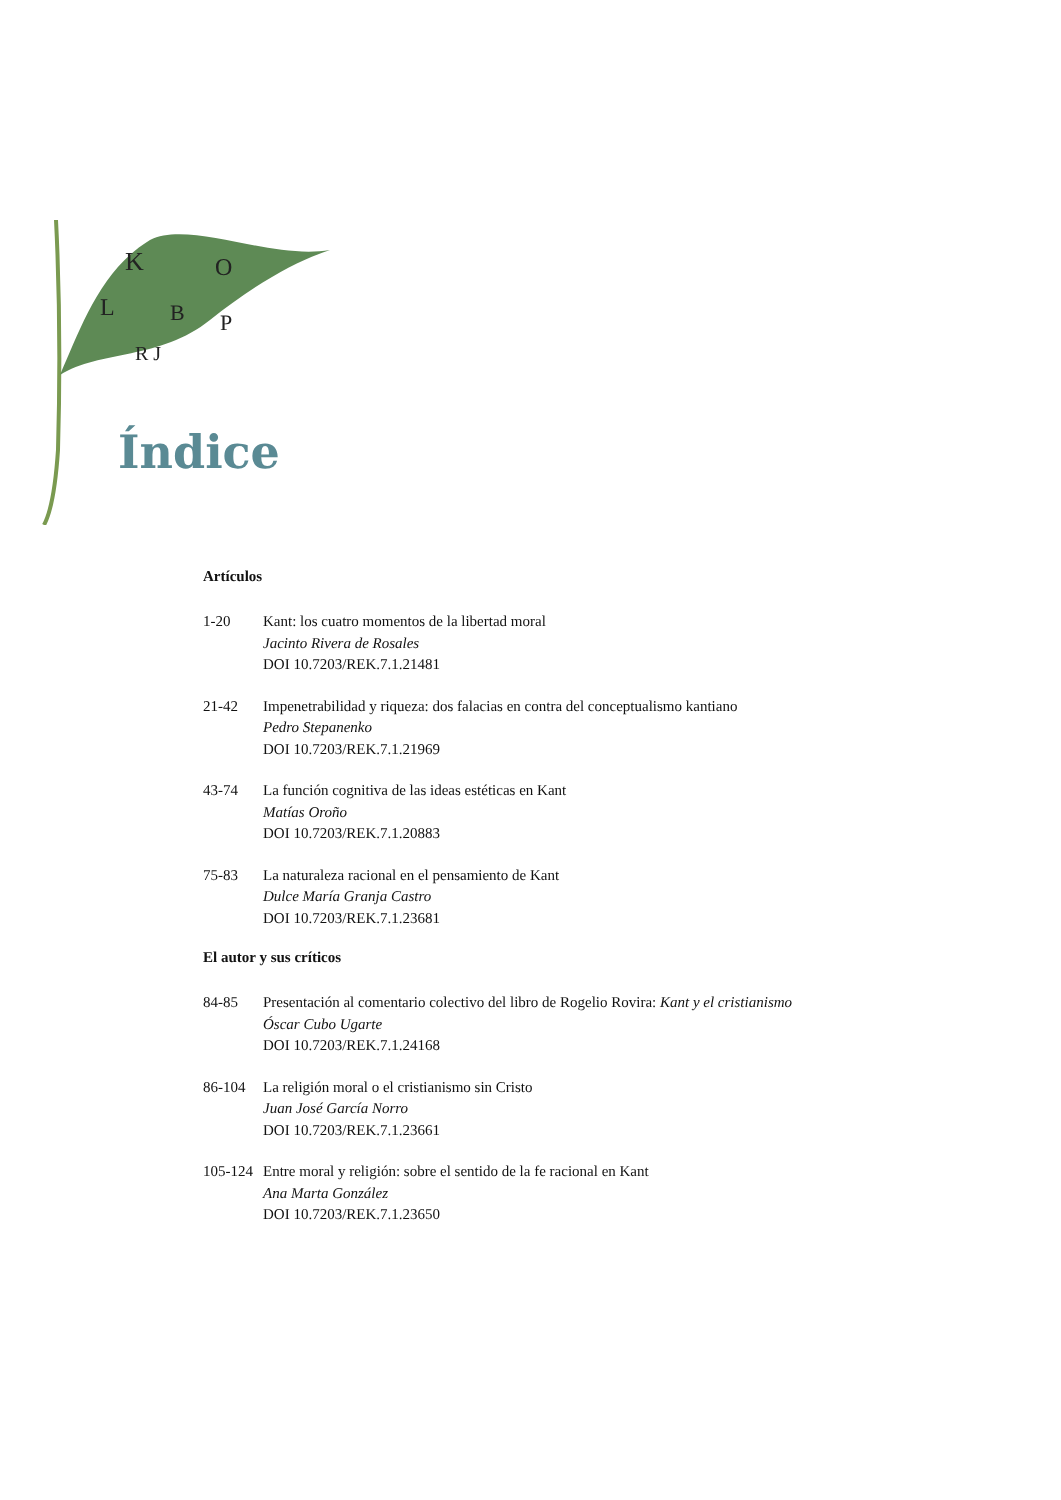K
O
L
B
P
R J
Índice
Artículos
1-20 Kant: los cuatro momentos de la libertad moral
Jacinto Rivera de Rosales
DOI 10.7203/REK.7.1.21481
21-42 Impenetrabilidad y riqueza: dos falacias en contra del conceptualismo kantiano
Pedro Stepanenko
DOI 10.7203/REK.7.1.21969
43-74 La función cognitiva de las ideas estéticas en Kant
Matías Oroño
DOI 10.7203/REK.7.1.20883
75-83 La naturaleza racional en el pensamiento de Kant
Dulce María Granja Castro
DOI 10.7203/REK.7.1.23681
El autor y sus críticos
84-85 Presentación al comentario colectivo del libro de Rogelio Rovira: Kant y el cristianismo
Óscar Cubo Ugarte
DOI 10.7203/REK.7.1.24168
86-104 La religión moral o el cristianismo sin Cristo
Juan José García Norro
DOI 10.7203/REK.7.1.23661
105-124
Entre moral y religión: sobre el sentido de la fe racional en Kant
Ana Marta González
DOI 10.7203/REK.7.1.23650